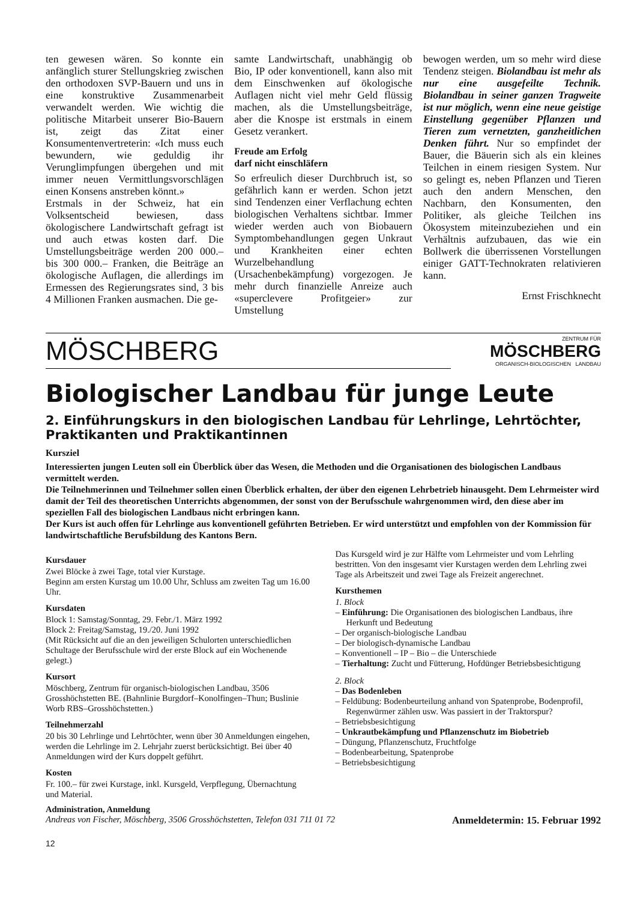ten gewesen wären. So konnte ein anfänglich sturer Stellungskrieg zwischen den orthodoxen SVP-Bauern und uns in eine konstruktive Zusammenarbeit verwandelt werden. Wie wichtig die politische Mitarbeit unserer Bio-Bauern ist, zeigt das Zitat einer Konsumentenvertreterin: «Ich muss euch bewundern, wie geduldig ihr Verunglimpfungen übergehen und mit immer neuen Vermittlungsvorschlägen einen Konsens anstreben könnt.»
Erstmals in der Schweiz, hat ein Volksentscheid bewiesen, dass ökologischere Landwirtschaft gefragt ist und auch etwas kosten darf. Die Umstellungsbeiträge werden 200 000.– bis 300 000.– Franken, die Beiträge an ökologische Auflagen, die allerdings im Ermessen des Regierungsrates sind, 3 bis 4 Millionen Franken ausmachen. Die ge-
samte Landwirtschaft, unabhängig ob Bio, IP oder konventionell, kann also mit dem Einschwenken auf ökologische Auflagen nicht viel mehr Geld flüssig machen, als die Umstellungsbeiträge, aber die Knospe ist erstmals in einem Gesetz verankert.
Freude am Erfolg
darf nicht einschläfern
So erfreulich dieser Durchbruch ist, so gefährlich kann er werden. Schon jetzt sind Tendenzen einer Verflachung echten biologischen Verhaltens sichtbar. Immer wieder werden auch von Biobauern Symptombehandlungen gegen Unkraut und Krankheiten einer echten Wurzelbehandlung (Ursachenbekämpfung) vorgezogen. Je mehr durch finanzielle Anreize auch «superclevere Profitgeier» zur Umstellung
bewogen werden, um so mehr wird diese Tendenz steigen. Biolandbau ist mehr als nur eine ausgefeilte Technik. Biolandbau in seiner ganzen Tragweite ist nur möglich, wenn eine neue geistige Einstellung gegenüber Pflanzen und Tieren zum vernetzten, ganzheitlichen Denken führt. Nur so empfindet der Bauer, die Bäuerin sich als ein kleines Teilchen in einem riesigen System. Nur so gelingt es, neben Pflanzen und Tieren auch den andern Menschen, den Nachbarn, den Konsumenten, den Politiker, als gleiche Teilchen ins Ökosystem miteinzubeziehen und ein Verhältnis aufzubauen, das wie ein Bollwerk die überrissenen Vorstellungen einiger GATT-Technokraten relativieren kann.
Ernst Frischknecht
MÖSCHBERG
ZENTRUM FÜR
MÖSCHBERG
ORGANISCH-BIOLOGISCHEN LANDBAU
Biologischer Landbau für junge Leute
2. Einführungskurs in den biologischen Landbau für Lehrlinge, Lehrtöchter, Praktikanten und Praktikantinnen
Kursziel
Interessierten jungen Leuten soll ein Überblick über das Wesen, die Methoden und die Organisationen des biologischen Landbaus vermittelt werden.
Die Teilnehmerinnen und Teilnehmer sollen einen Überblick erhalten, der über den eigenen Lehrbetrieb hinausgeht. Dem Lehrmeister wird damit der Teil des theoretischen Unterrichts abgenommen, der sonst von der Berufsschule wahrgenommen wird, den diese aber im speziellen Fall des biologischen Landbaus nicht erbringen kann.
Der Kurs ist auch offen für Lehrlinge aus konventionell geführten Betrieben. Er wird unterstützt und empfohlen von der Kommission für landwirtschaftliche Berufsbildung des Kantons Bern.
Kursdauer
Zwei Blöcke à zwei Tage, total vier Kurstage.
Beginn am ersten Kurstag um 10.00 Uhr, Schluss am zweiten Tag um 16.00 Uhr.
Kursdaten
Block 1: Samstag/Sonntag, 29. Febr./1. März 1992
Block 2: Freitag/Samstag, 19./20. Juni 1992
(Mit Rücksicht auf die an den jeweiligen Schulorten unterschiedlichen Schultage der Berufsschule wird der erste Block auf ein Wochenende gelegt.)
Kursort
Möschberg, Zentrum für organisch-biologischen Landbau, 3506 Grosshöchstetten BE. (Bahnlinie Burgdorf–Konolfingen–Thun; Buslinie Worb RBS–Grosshöchstetten.)
Teilnehmerzahl
20 bis 30 Lehrlinge und Lehrtöchter, wenn über 30 Anmeldungen eingehen, werden die Lehrlinge im 2. Lehrjahr zuerst berücksichtigt. Bei über 40 Anmeldungen wird der Kurs doppelt geführt.
Kosten
Fr. 100.– für zwei Kurstage, inkl. Kursgeld, Verpflegung, Übernachtung und Material.
Das Kursgeld wird je zur Hälfte vom Lehrmeister und vom Lehrling bestritten. Von den insgesamt vier Kurstagen werden dem Lehrling zwei Tage als Arbeitszeit und zwei Tage als Freizeit angerechnet.
Kursthemen
1. Block
– Einführung: Die Organisationen des biologischen Landbaus, ihre Herkunft und Bedeutung
– Der organisch-biologische Landbau
– Der biologisch-dynamische Landbau
– Konventionell – IP – Bio – die Unterschiede
– Tierhaltung: Zucht und Fütterung, Hofdünger Betriebsbesichtigung
2. Block
– Das Bodenleben
– Feldübung: Bodenbeurteilung anhand von Spatenprobe, Bodenprofil, Regenwürmer zählen usw. Was passiert in der Traktorspur?
– Betriebsbesichtigung
– Unkrautbekämpfung und Pflanzenschutz im Biobetrieb
– Düngung, Pflanzenschutz, Fruchtfolge
– Bodenbearbeitung, Spatenprobe
– Betriebsbesichtigung
Administration, Anmeldung
Andreas von Fischer, Möschberg, 3506 Grosshöchstetten, Telefon 031 711 01 72 Anmeldetermin: 15. Februar 1992
12